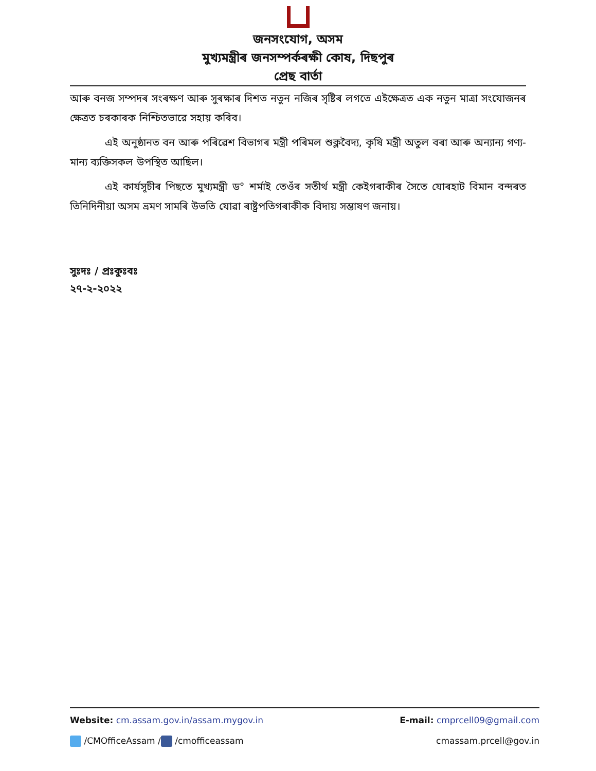জনসংযোগ, অসম
মুখ্যমন্ত্ৰীৰ জনসম্পৰ্কৰক্ষী কোষ, দিছপুৰ
প্ৰেছ বাৰ্তা
আৰু বনজ সম্পদৰ সংৰক্ষণ আৰু সুৰক্ষাৰ দিশত নতুন নজিৰ সৃষ্টিৰ লগতে এইক্ষেত্ৰত এক নতুন মাত্ৰা সংযোজনৰ ক্ষেত্ৰত চৰকাৰক নিশ্চিতভাৱে সহায় কৰিব।
এই অনুষ্ঠানত বন আৰু পৰিৱেশ বিভাগৰ মন্ত্ৰী পৰিমল শুক্লবৈদ্য, কৃষি মন্ত্ৰী অতুল বৰা আৰু অন্যান্য গণ্য-মান্য ব্যক্তিসকল উপস্থিত আছিল।
এই কাৰ্যসূচীৰ পিছতে মুখ্যমন্ত্ৰী ড° শৰ্মাই তেওঁৰ সতীৰ্থ মন্ত্ৰী কেইগৰাকীৰ সৈতে যোৰহাট বিমান বন্দৰত তিনিদিনীয়া অসম ভ্ৰমণ সামৰি উভতি যোৱা ৰাষ্ট্ৰপতিগৰাকীক বিদায় সম্ভাষণ জনায়।
সুঃদঃ / প্ৰঃকুঃবঃ
২৭-২-২০২২
Website: cm.assam.gov.in/assam.mygov.in E-mail: cmprcell09@gmail.com
/CMOfficeAssam / /cmofficeassam cmassam.prcell@gov.in